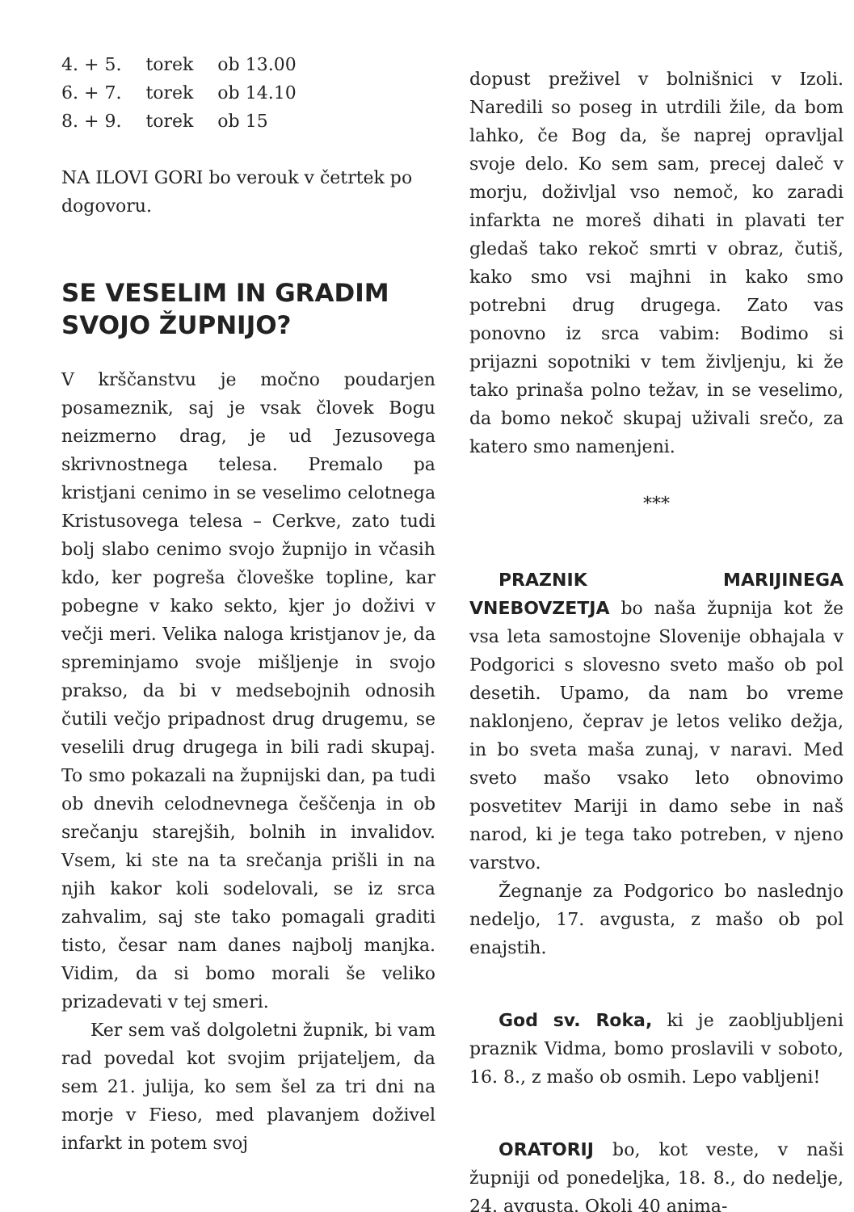| 4. + 5. | torek | ob 13.00 |
| 6. + 7. | torek | ob 14.10 |
| 8. + 9. | torek | ob 15 |
NA ILOVI GORI bo verouk v četrtek po dogovoru.
SE VESELIM IN GRADIM SVOJO ŽUPNIJO?
V krščanstvu je močno poudarjen posameznik, saj je vsak človek Bogu neizmerno drag, je ud Jezusovega skrivnostnega telesa. Premalo pa kristjani cenimo in se veselimo celotnega Kristusovega telesa – Cerkve, zato tudi bolj slabo cenimo svojo župnijo in včasih kdo, ker pogreša človeške topline, kar pobegne v kako sekto, kjer jo doživi v večji meri. Velika naloga kristjanov je, da spreminjamo svoje mišljenje in svojo prakso, da bi v medsebojnih odnosih čutili večjo pripadnost drug drugemu, se veselili drug drugega in bili radi skupaj. To smo pokazali na župnijski dan, pa tudi ob dnevih celodnevnega češčenja in ob srečanju starejših, bolnih in invalidov. Vsem, ki ste na ta srečanja prišli in na njih kakor koli sodelovali, se iz srca zahvalim, saj ste tako pomagali graditi tisto, česar nam danes najbolj manjka. Vidim, da si bomo morali še veliko prizadevati v tej smeri.
Ker sem vaš dolgoletni župnik, bi vam rad povedal kot svojim prijateljem, da sem 21. julija, ko sem šel za tri dni na morje v Fieso, med plavanjem doživel infarkt in potem svoj
dopust preživel v bolnišnici v Izoli. Naredili so poseg in utrdili žile, da bom lahko, če Bog da, še naprej opravljal svoje delo. Ko sem sam, precej daleč v morju, doživljal vso nemoč, ko zaradi infarkta ne moreš dihati in plavati ter gledaš tako rekoč smrti v obraz, čutiš, kako smo vsi majhni in kako smo potrebni drug drugega. Zato vas ponovno iz srca vabim: Bodimo si prijazni sopotniki v tem življenju, ki že tako prinaša polno težav, in se veselimo, da bomo nekoč skupaj uživali srečo, za katero smo namenjeni.
***
PRAZNIK MARIJINEGA VNEBOVZETJA bo naša župnija kot že vsa leta samostojne Slovenije obhajala v Podgorici s slovesno sveto mašo ob pol desetih. Upamo, da nam bo vreme naklonjeno, čeprav je letos veliko dežja, in bo sveta maša zunaj, v naravi. Med sveto mašo vsako leto obnovimo posvetitev Mariji in damo sebe in naš narod, ki je tega tako potreben, v njeno varstvo.
Žegnanje za Podgorico bo naslednjo nedeljo, 17. avgusta, z mašo ob pol enajstih.
God sv. Roka, ki je zaobljubljeni praznik Vidma, bomo proslavili v soboto, 16. 8., z mašo ob osmih. Lepo vabljeni!
ORATORIJ bo, kot veste, v naši župniji od ponedeljka, 18. 8., do nedelje, 24. avgusta. Okoli 40 anima-